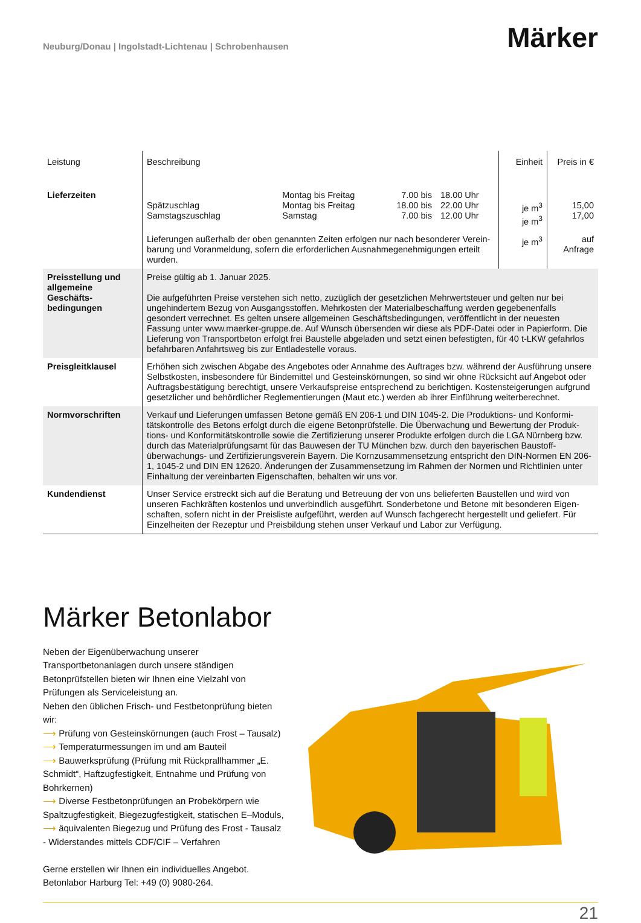Neuburg/Donau | Ingolstadt-Lichtenau | Schrobenhausen
Märker
| Leistung | Beschreibung | | | | Einheit | Preis in € |
| --- | --- | --- | --- | --- | --- | --- |
| Lieferzeiten | Spätzuschlag Samstagszuschlag | Montag bis Freitag Montag bis Freitag Samstag | 7.00 bis 18.00 bis 7.00 bis | 18.00 Uhr 22.00 Uhr 12.00 Uhr | je m<sup>3</sup> je m<sup>3</sup> | 15,00 17,00 |
| | Lieferungen außerhalb der oben genannten Zeiten erfolgen nur nach besonderer Verein­barung und Voranmeldung, sofern die erforderlichen Ausnahmegenehmigungen erteilt wurden. | | | | je m<sup>3</sup> | auf Anfrage |
| Preisstellung und allgemeine Geschäfts­bedingungen | Preise gültig ab 1. Januar 2025. Die aufgeführten Preise verstehen sich netto, zuzüglich der gesetzlichen Mehrwertsteuer und gelten nur bei ungehindertem Bezug von Ausgangsstoffen. Mehrkosten der Materialbeschaffung werden gegebenenfalls gesondert verrechnet. Es gelten unsere allgemeinen Geschäftsbedingungen, veröffentlicht in der neuesten Fassung unter www.maerker-gruppe.de. Auf Wunsch übersenden wir diese als PDF-Datei oder in Papierform. Die Lieferung von Transportbeton erfolgt frei Baustelle abgeladen und setzt einen befestigten, für 40 t-LKW gefahrlos befahrbaren Anfahrtsweg bis zur Entladestelle voraus. | | | | | |
| Preisgleitklausel | Erhöhen sich zwischen Abgabe des Angebotes oder Annahme des Auftrages bzw. während der Ausführung unsere Selbstkosten, insbesondere für Bindemittel und Gesteinskörnungen, so sind wir ohne Rücksicht auf Angebot oder Auftragsbestätigung berechtigt, unsere Verkaufspreise entsprechend zu berichtigen. Kosten­steigerungen aufgrund gesetzlicher und behördlicher Reglementierungen (Maut etc.) werden ab ihrer Einführung weiterberechnet. | | | | | |
| Normvorschriften | Verkauf und Lieferungen umfassen Betone gemäß EN 206-1 und DIN 1045-2. Die Produktions- und Konformi­tätskontrolle des Betons erfolgt durch die eigene Betonprüfstelle. Die Überwachung und Bewertung der Produk­tions- und Konformitätskontrolle sowie die Zertifizierung unserer Produkte erfolgen durch die LGA Nürnberg bzw. durch das Materialprüfungsamt für das Bauwesen der TU München bzw. durch den bayerischen Baustoff­überwachungs- und Zertifizierungsverein Bayern. Die Kornzusammensetzung entspricht den DIN-Normen EN 206-1, 1045-2 und DIN EN 12620. Änderungen der Zusammensetzung im Rahmen der Normen und Richt­linien unter Einhaltung der vereinbarten Eigenschaften, behalten wir uns vor. | | | | | |
| Kundendienst | Unser Service erstreckt sich auf die Beratung und Betreuung der von uns belieferten Baustellen und wird von unseren Fachkräften kostenlos und unverbindlich ausgeführt. Sonderbetone und Betone mit besonderen Eigen­schaften, sofern nicht in der Preisliste aufgeführt, werden auf Wunsch fachgerecht hergestellt und geliefert. Für Einzelheiten der Rezeptur und Preisbildung stehen unser Verkauf und Labor zur Verfügung. | | | | | |
Märker Betonlabor
Neben der Eigenüberwachung unserer Transportbetonanlagen durch unsere ständigen Betonprüfstellen bieten wir Ihnen eine Vielzahl von Prüfungen als Serviceleistung an.
Neben den üblichen Frisch- und Festbetonprüfung bieten wir:
⟶ Prüfung von Gesteinskörnungen (auch Frost – Tausalz)
⟶ Temperaturmessungen im und am Bauteil
⟶ Bauwerksprüfung (Prüfung mit Rückprallhammer „E. Schmidt“, Haftzugfestigkeit, Entnahme und Prüfung von Bohrkernen)
⟶ Diverse Festbetonprüfungen an Probekörpern wie Spaltzug­festigkeit, Biegezugfestigkeit, statischen E–Moduls,
⟶ äquivalenten Biegezug und Prüfung des Frost - Tausalz - Widerstandes mittels CDF/CIF – Verfahren
Gerne erstellen wir Ihnen ein individuelles Angebot.
Betonlabor Harburg Tel: +49 (0) 9080-264.
21